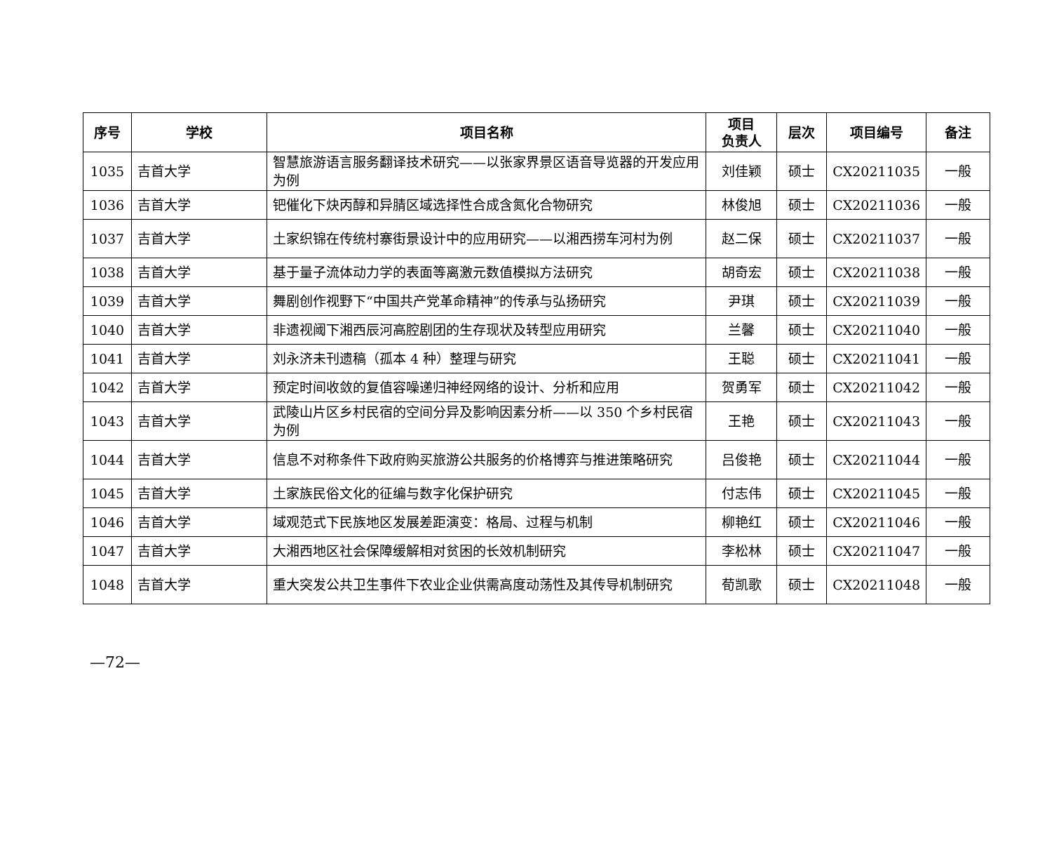| 序号 | 学校 | 项目名称 | 项目 负责人 | 层次 | 项目编号 | 备注 |
| --- | --- | --- | --- | --- | --- | --- |
| 1035 | 吉首大学 | 智慧旅游语言服务翻译技术研究——以张家界景区语音导览器的开发应用为例 | 刘佳颖 | 硕士 | CX20211035 | 一般 |
| 1036 | 吉首大学 | 钯催化下炔丙醇和异腈区域选择性合成含氮化合物研究 | 林俊旭 | 硕士 | CX20211036 | 一般 |
| 1037 | 吉首大学 | 土家织锦在传统村寨街景设计中的应用研究——以湘西捞车河村为例 | 赵二保 | 硕士 | CX20211037 | 一般 |
| 1038 | 吉首大学 | 基于量子流体动力学的表面等离激元数值模拟方法研究 | 胡奇宏 | 硕士 | CX20211038 | 一般 |
| 1039 | 吉首大学 | 舞剧创作视野下“中国共产党革命精神”的传承与弘扬研究 | 尹琪 | 硕士 | CX20211039 | 一般 |
| 1040 | 吉首大学 | 非遗视阈下湘西辰河高腔剧团的生存现状及转型应用研究 | 兰馨 | 硕士 | CX20211040 | 一般 |
| 1041 | 吉首大学 | 刘永济未刊遗稿（孤本 4 种）整理与研究 | 王聪 | 硕士 | CX20211041 | 一般 |
| 1042 | 吉首大学 | 预定时间收敛的复值容噪递归神经网络的设计、分析和应用 | 贺勇军 | 硕士 | CX20211042 | 一般 |
| 1043 | 吉首大学 | 武陵山片区乡村民宿的空间分异及影响因素分析——以 350 个乡村民宿为例 | 王艳 | 硕士 | CX20211043 | 一般 |
| 1044 | 吉首大学 | 信息不对称条件下政府购买旅游公共服务的价格博弈与推进策略研究 | 吕俊艳 | 硕士 | CX20211044 | 一般 |
| 1045 | 吉首大学 | 土家族民俗文化的征编与数字化保护研究 | 付志伟 | 硕士 | CX20211045 | 一般 |
| 1046 | 吉首大学 | 域观范式下民族地区发展差距演变：格局、过程与机制 | 柳艳红 | 硕士 | CX20211046 | 一般 |
| 1047 | 吉首大学 | 大湘西地区社会保障缓解相对贫困的长效机制研究 | 李松林 | 硕士 | CX20211047 | 一般 |
| 1048 | 吉首大学 | 重大突发公共卫生事件下农业企业供需高度动荡性及其传导机制研究 | 荀凯歌 | 硕士 | CX20211048 | 一般 |
—72—